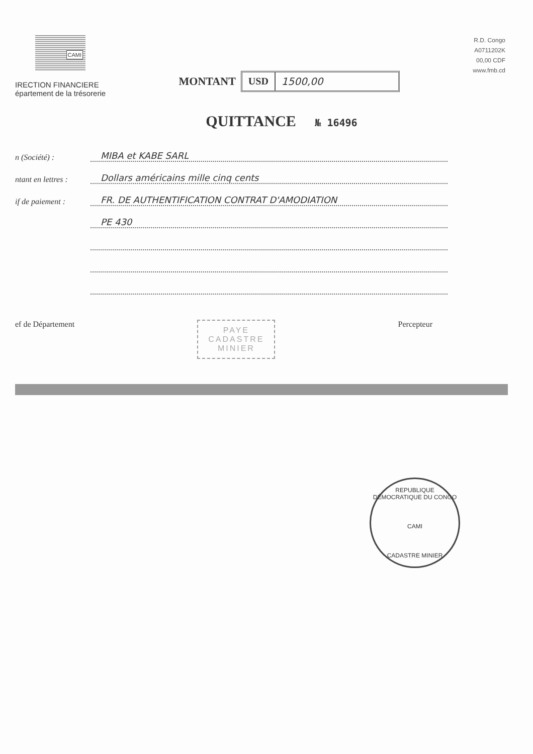CAMI
IRECTION FINANCIERE
épartement de la trésorerie
MONTANT
USD 1500,00
R.D. Congo
A0711202K
00,00 CDF
www.fmb.cd
QUITTANCE № 16496
n (Société) :
MIBA et KABE SARL
ntant en lettres :
Dollars américains mille cinq cents
if de paiement :
FR. DE AUTHENTIFICATION CONTRAT D'AMODIATION
PE 430
ef de Département
PAYE
CADASTRE
MINIER
Percepteur
REPUBLIQUE DÉMOCRATIQUE DU CONGO
CAMI
CADASTRE MINIER